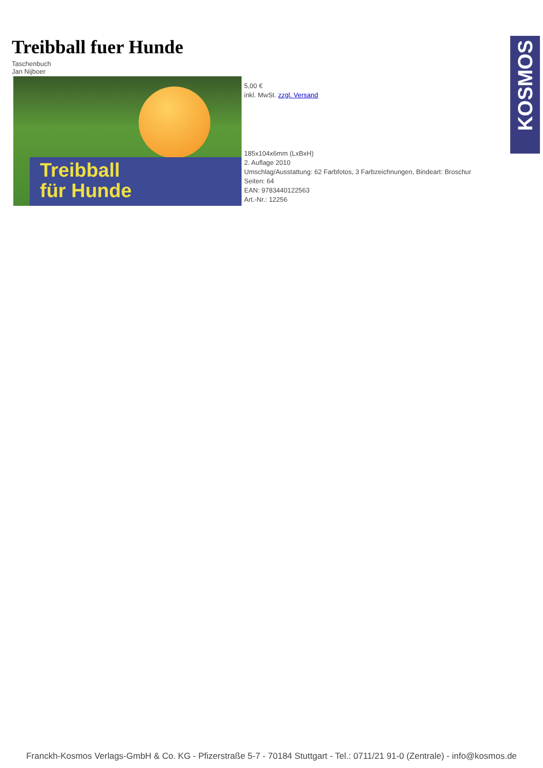KOSMOS
Treibball fuer Hunde
Taschenbuch
Jan Nijboer
Treibball
für Hunde
5,00 €
inkl. MwSt. zzgl. Versand
185x104x6mm (LxBxH)
2. Auflage 2010
Umschlag/Ausstattung: 62 Farbfotos, 3 Farbzeichnungen, Bindeart: Broschur
Seiten: 64
EAN: 9783440122563
Art.-Nr.: 12256
Franckh-Kosmos Verlags-GmbH & Co. KG - Pfizerstraße 5-7 - 70184 Stuttgart - Tel.: 0711/21 91-0 (Zentrale) - info@kosmos.de